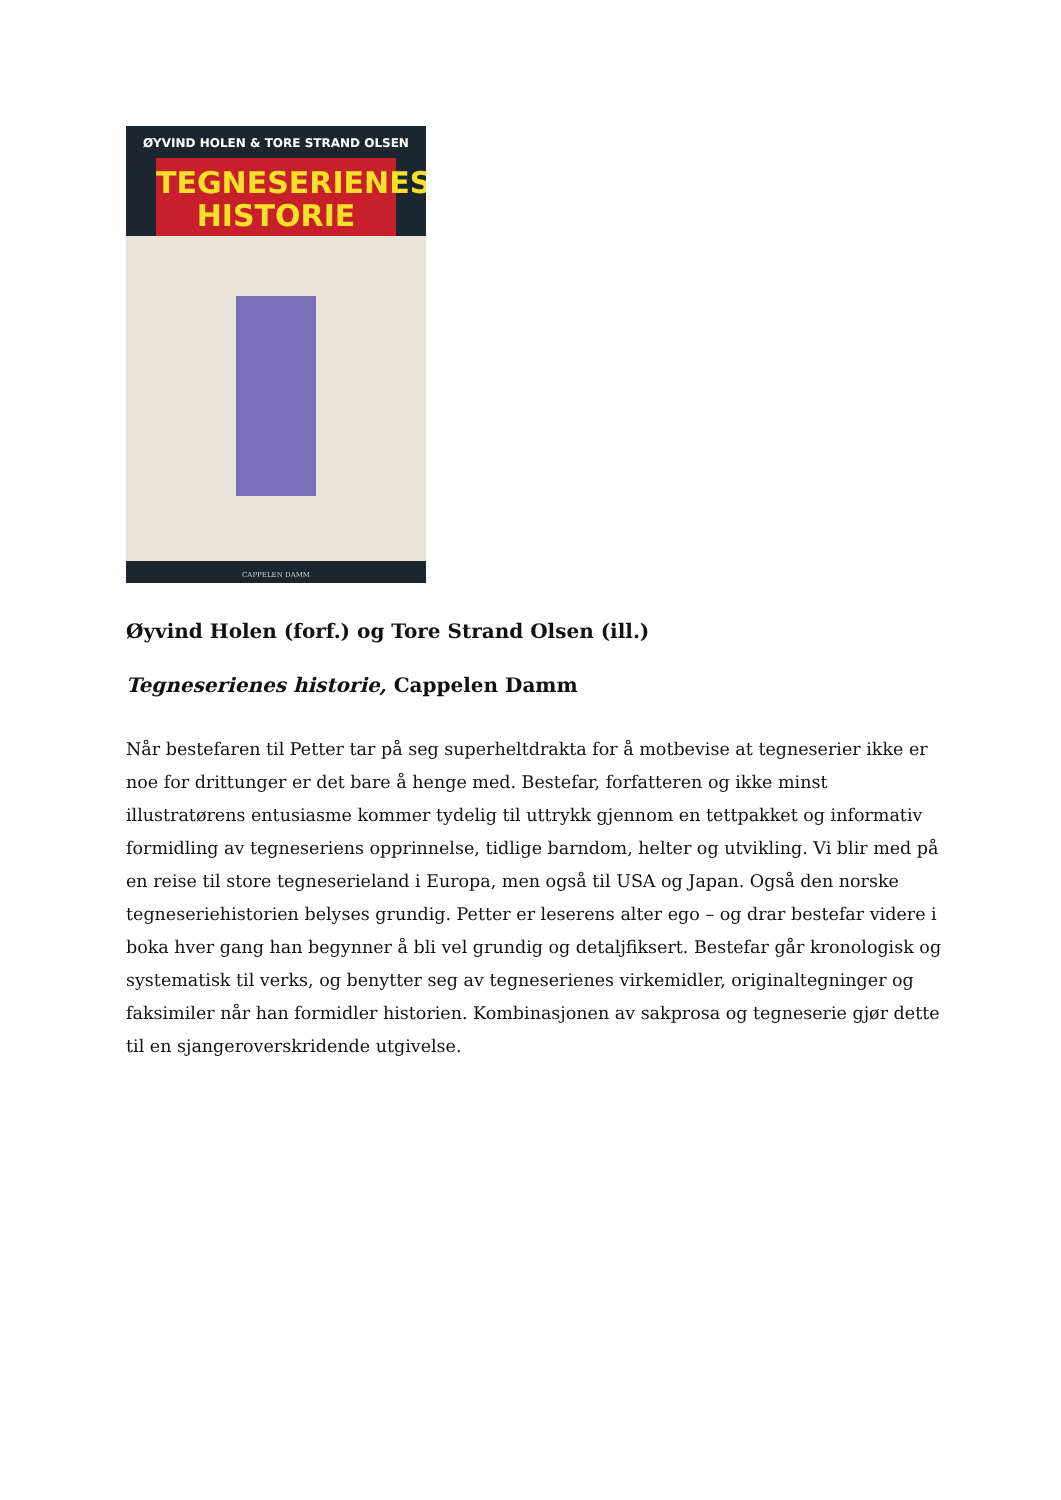ØYVIND HOLEN & TORE STRAND OLSEN
TEGNESERIENES
HISTORIE
CAPPELEN DAMM
Øyvind Holen (forf.) og Tore Strand Olsen (ill.)
Tegneserienes historie, Cappelen Damm
Når bestefaren til Petter tar på seg superheltdrakta for å motbevise at tegneserier ikke er noe for drittunger er det bare å henge med. Bestefar, forfatteren og ikke minst illustratørens entusiasme kommer tydelig til uttrykk gjennom en tettpakket og informativ formidling av tegneseriens opprinnelse, tidlige barndom, helter og utvikling. Vi blir med på en reise til store tegneserieland i Europa, men også til USA og Japan. Også den norske tegneseriehistorien belyses grundig. Petter er leserens alter ego – og drar bestefar videre i boka hver gang han begynner å bli vel grundig og detaljfiksert. Bestefar går kronologisk og systematisk til verks, og benytter seg av tegneserienes virkemidler, originaltegninger og faksimiler når han formidler historien. Kombinasjonen av sakprosa og tegneserie gjør dette til en sjangeroverskridende utgivelse.